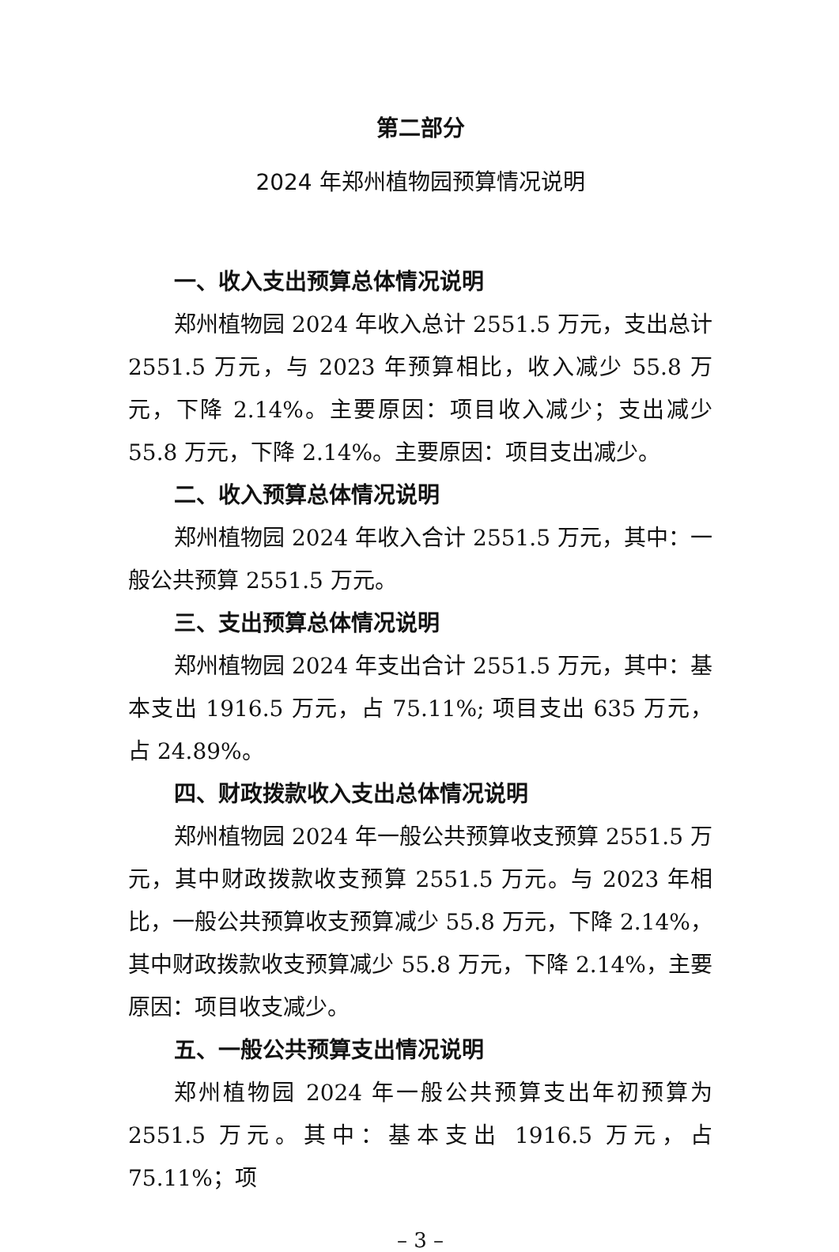第二部分
2024 年郑州植物园预算情况说明
一、收入支出预算总体情况说明
郑州植物园 2024 年收入总计 2551.5 万元，支出总计 2551.5 万元，与 2023 年预算相比，收入减少 55.8 万元，下降 2.14%。主要原因：项目收入减少；支出减少 55.8 万元，下降 2.14%。主要原因：项目支出减少。
二、收入预算总体情况说明
郑州植物园 2024 年收入合计 2551.5 万元，其中：一般公共预算 2551.5 万元。
三、支出预算总体情况说明
郑州植物园 2024 年支出合计 2551.5 万元，其中：基本支出 1916.5 万元，占 75.11%; 项目支出 635 万元，占 24.89%。
四、财政拨款收入支出总体情况说明
郑州植物园 2024 年一般公共预算收支预算 2551.5 万元，其中财政拨款收支预算 2551.5 万元。与 2023 年相比，一般公共预算收支预算减少 55.8 万元，下降 2.14%，其中财政拨款收支预算减少 55.8 万元，下降 2.14%，主要原因：项目收支减少。
五、一般公共预算支出情况说明
郑州植物园 2024 年一般公共预算支出年初预算为 2551.5 万元。其中：基本支出 1916.5 万元，占 75.11%；项
– 3 –